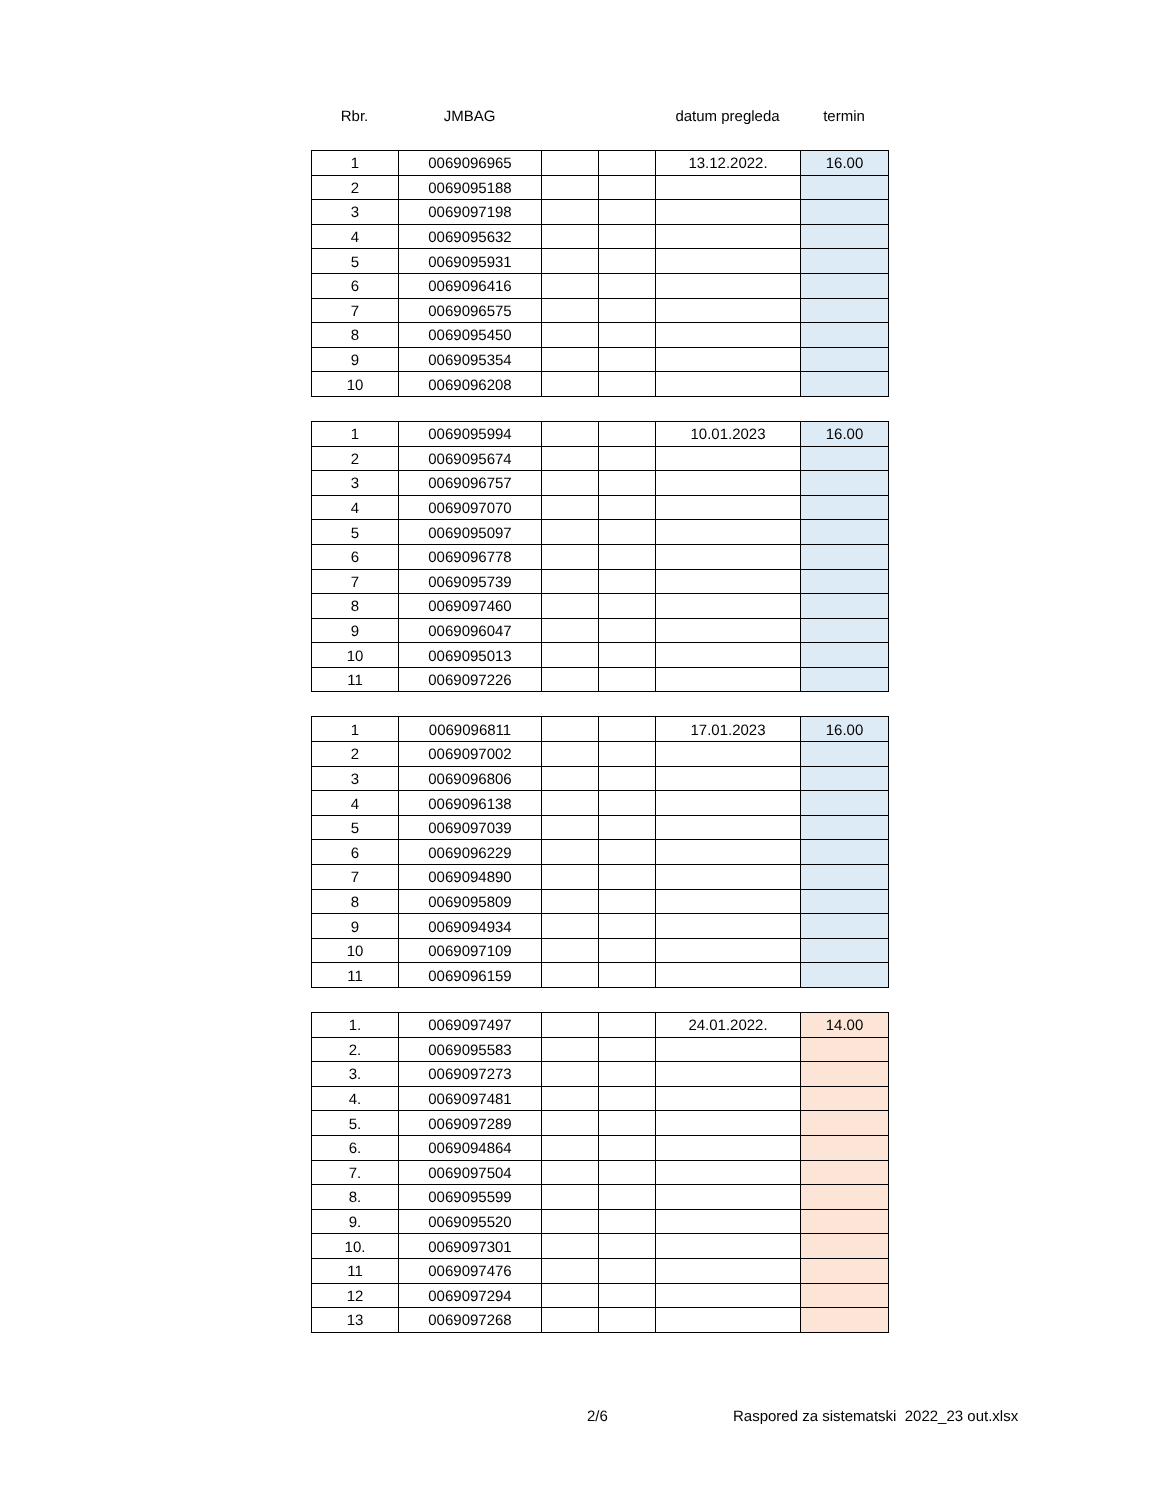| Rbr. | JMBAG | | | datum pregleda | termin |
| --- | --- | --- | --- | --- | --- |
| 1 | 0069096965 | | | 13.12.2022. | 16.00 |
| 2 | 0069095188 | | | | |
| 3 | 0069097198 | | | | |
| 4 | 0069095632 | | | | |
| 5 | 0069095931 | | | | |
| 6 | 0069096416 | | | | |
| 7 | 0069096575 | | | | |
| 8 | 0069095450 | | | | |
| 9 | 0069095354 | | | | |
| 10 | 0069096208 | | | | |
| 1 | 0069095994 | | | 10.01.2023 | 16.00 |
| 2 | 0069095674 | | | | |
| 3 | 0069096757 | | | | |
| 4 | 0069097070 | | | | |
| 5 | 0069095097 | | | | |
| 6 | 0069096778 | | | | |
| 7 | 0069095739 | | | | |
| 8 | 0069097460 | | | | |
| 9 | 0069096047 | | | | |
| 10 | 0069095013 | | | | |
| 11 | 0069097226 | | | | |
| 1 | 0069096811 | | | 17.01.2023 | 16.00 |
| 2 | 0069097002 | | | | |
| 3 | 0069096806 | | | | |
| 4 | 0069096138 | | | | |
| 5 | 0069097039 | | | | |
| 6 | 0069096229 | | | | |
| 7 | 0069094890 | | | | |
| 8 | 0069095809 | | | | |
| 9 | 0069094934 | | | | |
| 10 | 0069097109 | | | | |
| 11 | 0069096159 | | | | |
| 1. | 0069097497 | | | 24.01.2022. | 14.00 |
| 2. | 0069095583 | | | | |
| 3. | 0069097273 | | | | |
| 4. | 0069097481 | | | | |
| 5. | 0069097289 | | | | |
| 6. | 0069094864 | | | | |
| 7. | 0069097504 | | | | |
| 8. | 0069095599 | | | | |
| 9. | 0069095520 | | | | |
| 10. | 0069097301 | | | | |
| 11 | 0069097476 | | | | |
| 12 | 0069097294 | | | | |
| 13 | 0069097268 | | | | |
2/6 Raspored za sistematski 2022_23 out.xlsx